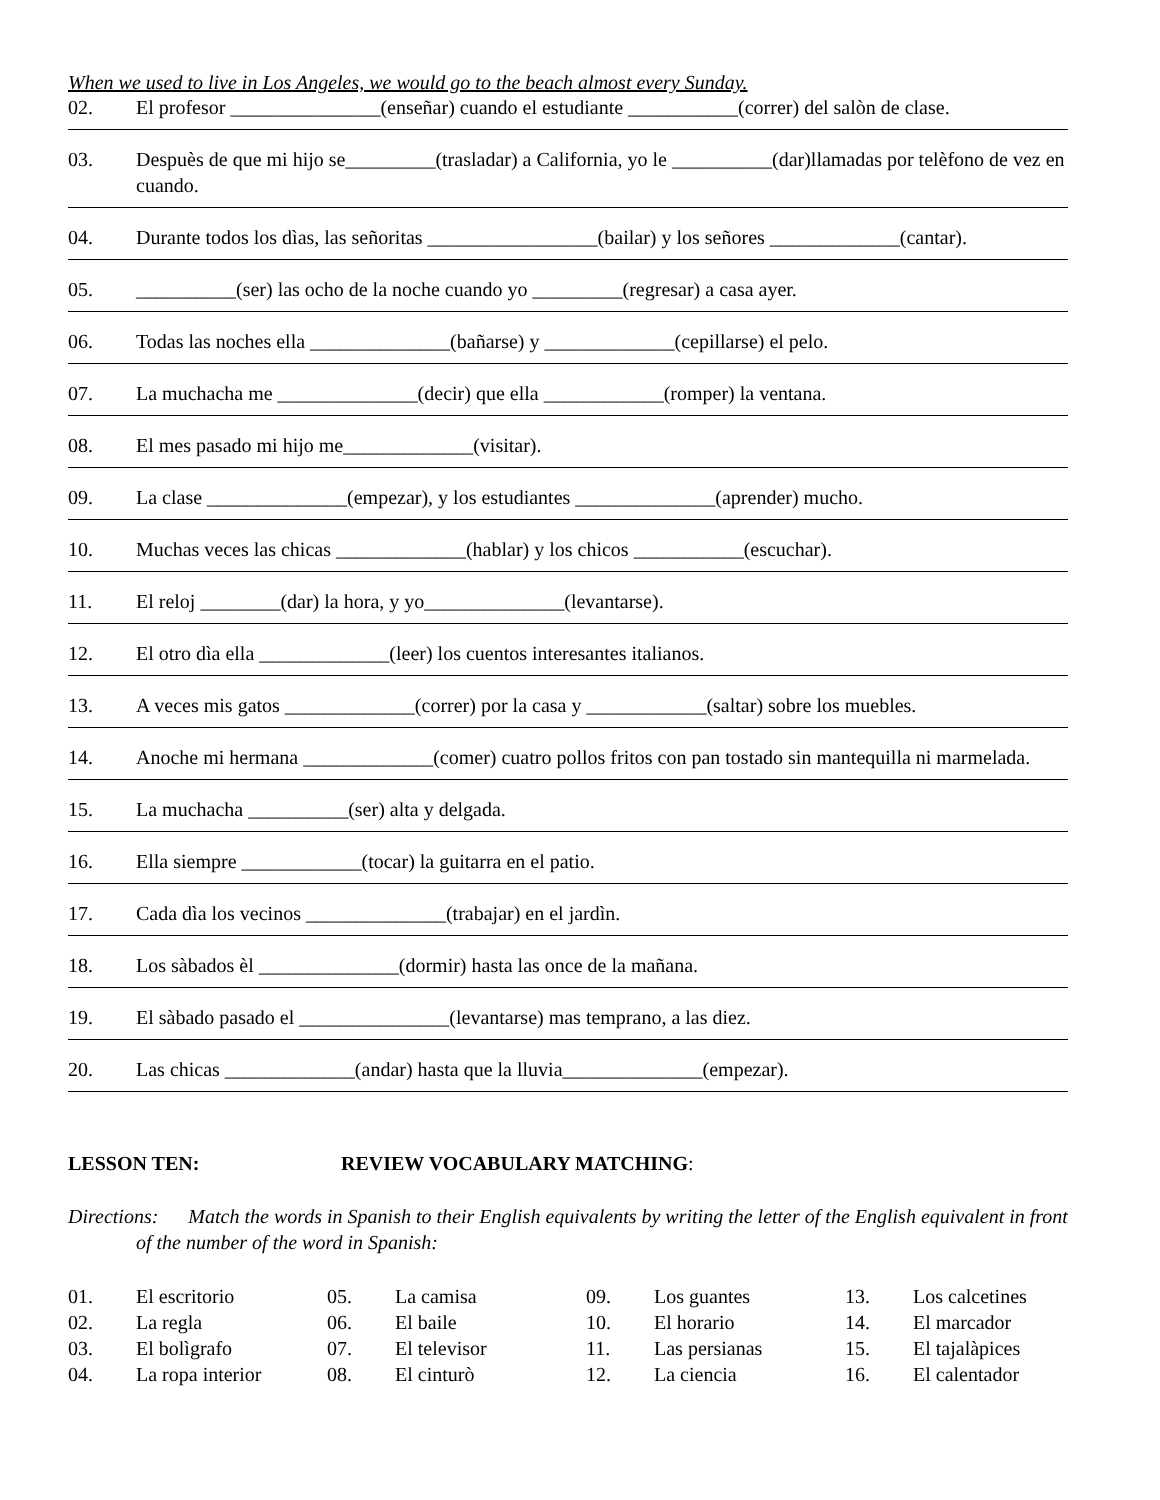When we used to live in Los Angeles, we would go to the beach almost every Sunday.
02. El profesor _______________(enseñar) cuando el estudiante ___________(correr) del salòn de clase.
03. Despuès de que mi hijo se_________(trasladar) a California, yo le __________(dar)llamadas por telèfono de vez en cuando.
04. Durante todos los dìas, las señoritas _________________(bailar) y los señores _____________(cantar).
05. __________(ser) las ocho de la noche cuando yo _________(regresar) a casa ayer.
06. Todas las noches ella ______________(bañarse) y _____________(cepillarse) el pelo.
07. La muchacha me ______________(decir) que ella ____________(romper) la ventana.
08. El mes pasado mi hijo me_____________(visitar).
09. La clase ______________(empezar), y los estudiantes ______________(aprender) mucho.
10. Muchas veces las chicas _____________(hablar) y los chicos ___________(escuchar).
11. El reloj ________(dar) la hora, y yo______________(levantarse).
12. El otro dìa ella _____________(leer) los cuentos interesantes italianos.
13. A veces mis gatos _____________(correr) por la casa y ____________(saltar) sobre los muebles.
14. Anoche mi hermana _____________(comer) cuatro pollos fritos con pan tostado sin mantequilla ni marmelada.
15. La muchacha __________(ser) alta y delgada.
16. Ella siempre ____________(tocar) la guitarra en el patio.
17. Cada dìa los vecinos ______________(trabajar) en el jardìn.
18. Los sàbados èl ______________(dormir) hasta las once de la mañana.
19. El sàbado pasado el _______________(levantarse) mas temprano, a las diez.
20. Las chicas _____________(andar) hasta que la lluvia______________(empezar).
LESSON TEN: REVIEW VOCABULARY MATCHING:
Directions: Match the words in Spanish to their English equivalents by writing the letter of the English equivalent in front of the number of the word in Spanish:
| 01. | El escritorio | 05. | La camisa | 09. | Los guantes | 13. | Los calcetines |
| 02. | La regla | 06. | El baile | 10. | El horario | 14. | El marcador |
| 03. | El bolìgrafo | 07. | El televisor | 11. | Las persianas | 15. | El tajalàpices |
| 04. | La ropa interior | 08. | El cinturò | 12. | La ciencia | 16. | El calentador |